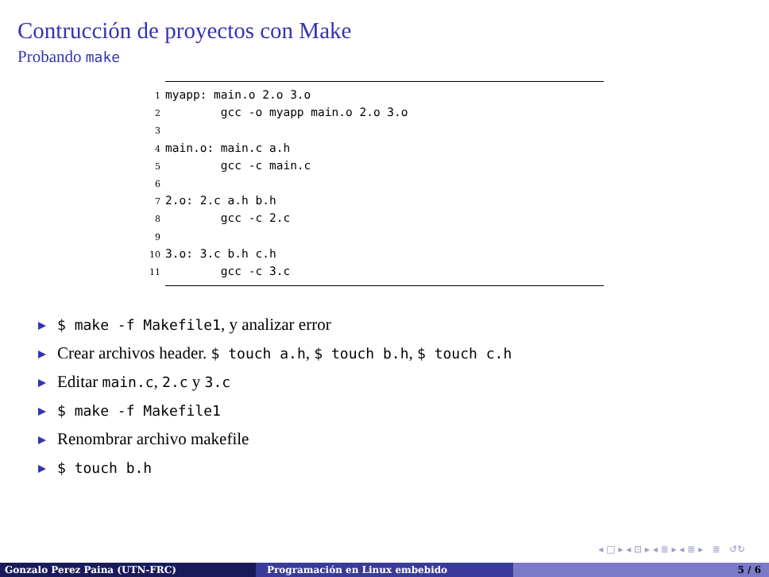Contrucción de proyectos con Make
Probando make
1myapp: main.o 2.o 3.o
2        gcc -o myapp main.o 2.o 3.o
3
4main.o: main.c a.h
5        gcc -c main.c
6
72.o: 2.c a.h b.h
8        gcc -c 2.c
9
103.o: 3.c b.h c.h
11        gcc -c 3.c
$ make -f Makefile1, y analizar error
Crear archivos header. $ touch a.h, $ touch b.h, $ touch c.h
Editar main.c, 2.c y 3.c
$ make -f Makefile1
Renombrar archivo makefile
$ touch b.h
◂ □ ▸ ◂ ⊡ ▸ ◂ ≣ ▸ ◂ ≣ ▸ ≣ ↺↻
Gonzalo Perez Paina (UTN-FRC) Programación en Linux embebido 5 / 6